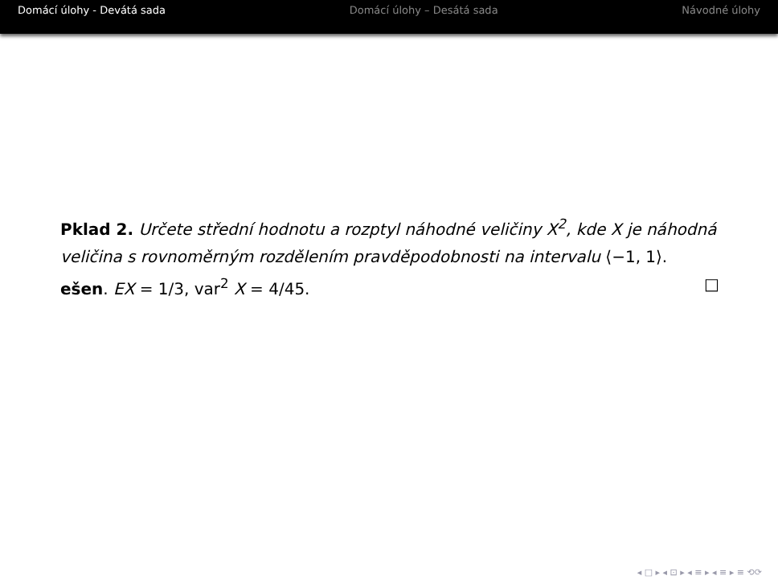Domácí úlohy - Devátá sada Domácí úlohy – Desátá sada Návodné úlohy
Pklad 2. Určete střední hodnotu a rozptyl náhodné veličiny X<sup>2</sup>, kde X je náhodná veličina s rovnoměrným rozdělením pravděpodobnosti na intervalu ⟨−1, 1⟩.
ešen. EX = 1/3, var<sup>2</sup> X = 4/45. □
◂ □ ▸ ◂ ⊡ ▸ ◂ ≡ ▸ ◂ ≡ ▸ ≡ ⟲⟳